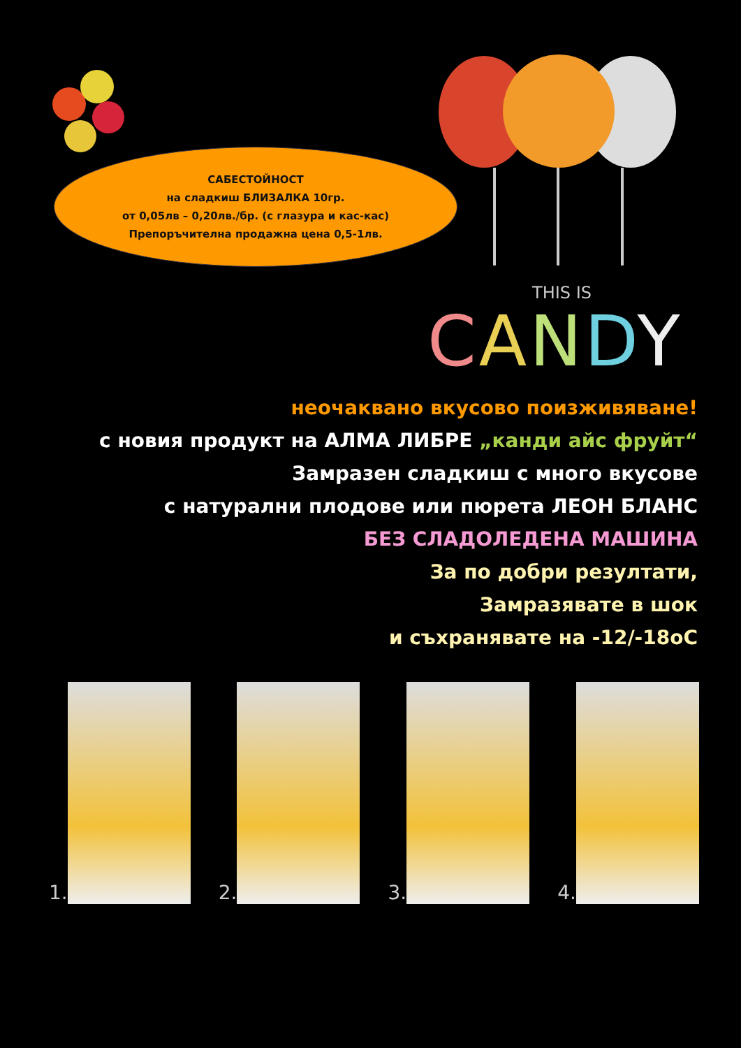САБЕСТОЙНОСТ
на сладкиш БЛИЗАЛКА 10гр.
от 0,05лв – 0,20лв./бр. (с глазура и кас-кас)
Препоръчителна продажна цена 0,5-1лв.
THIS IS
CANDY
неочаквано вкусово поизживяване!
с новия продукт на АЛМА ЛИБРЕ „канди айс фруйт“
Замразен сладкиш с много вкусове
с натурални плодове или пюрета ЛЕОН БЛАНС
БЕЗ СЛАДОЛЕДЕНА МАШИНА
За по добри резултати,
Замразявате в шок
и съхранявате на -12/-18oC
1. 2. 3. 4.